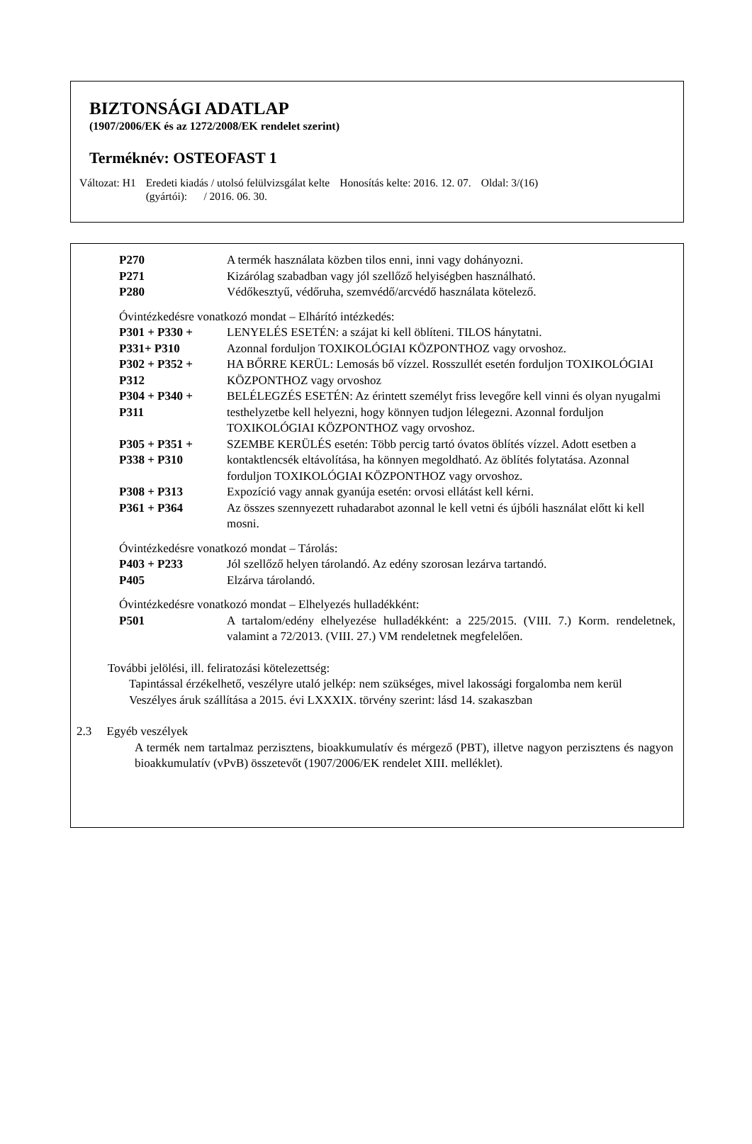BIZTONSÁGI ADATLAP
(1907/2006/EK és az 1272/2008/EK rendelet szerint)
Terméknév: OSTEOFAST 1
Változat: H1 Eredeti kiadás / utolsó felülvizsgálat kelte
(gyártói): / 2016. 06. 30. Honosítás kelte: 2016. 12. 07. Oldal: 3/(16)
| P270 | A termék használata közben tilos enni, inni vagy dohányozni. |
| P271 | Kizárólag szabadban vagy jól szellőző helyiségben használható. |
| P280 | Védőkesztyű, védőruha, szemvédő/arcvédő használata kötelező. |
Óvintézkedésre vonatkozó mondat – Elhárító intézkedés:
| P301 + P330 + P331+ P310 | LENYELÉS ESETÉN: a szájat ki kell öblíteni. TILOS hánytatni. Azonnal forduljon TOXIKOLÓGIAI KÖZPONTHOZ vagy orvoshoz. |
| P302 + P352 + P312 | HA BŐRRE KERÜL: Lemosás bő vízzel. Rosszullét esetén forduljon TOXIKOLÓGIAI KÖZPONTHOZ vagy orvoshoz |
| P304 + P340 + P311 | BELÉLEGZÉS ESETÉN: Az érintett személyt friss levegőre kell vinni és olyan nyugalmi testhelyzetbe kell helyezni, hogy könnyen tudjon lélegezni. Azonnal forduljon TOXIKOLÓGIAI KÖZPONTHOZ vagy orvoshoz. |
| P305 + P351 + P338 + P310 | SZEMBE KERÜLÉS esetén: Több percig tartó óvatos öblítés vízzel. Adott esetben a kontaktlencsék eltávolítása, ha könnyen megoldható. Az öblítés folytatása. Azonnal forduljon TOXIKOLÓGIAI KÖZPONTHOZ vagy orvoshoz. |
| P308 + P313 | Expozíció vagy annak gyanúja esetén: orvosi ellátást kell kérni. |
| P361 + P364 | Az összes szennyezett ruhadarabot azonnal le kell vetni és újbóli használat előtt ki kell mosni. |
Óvintézkedésre vonatkozó mondat – Tárolás:
| P403 + P233 | Jól szellőző helyen tárolandó. Az edény szorosan lezárva tartandó. |
| P405 | Elzárva tárolandó. |
Óvintézkedésre vonatkozó mondat – Elhelyezés hulladékként:
| P501 | A tartalom/edény elhelyezése hulladékként: a 225/2015. (VIII. 7.) Korm. rendeletnek, valamint a 72/2013. (VIII. 27.) VM rendeletnek megfelelően. |
További jelölési, ill. feliratozási kötelezettség:
Tapintással érzékelhető, veszélyre utaló jelkép: nem szükséges, mivel lakossági forgalomba nem kerül
Veszélyes áruk szállítása a 2015. évi LXXXIX. törvény szerint: lásd 14. szakaszban
2.3 Egyéb veszélyek
A termék nem tartalmaz perzisztens, bioakkumulatív és mérgező (PBT), illetve nagyon perzisztens és nagyon bioakkumulatív (vPvB) összetevőt (1907/2006/EK rendelet XIII. melléklet).